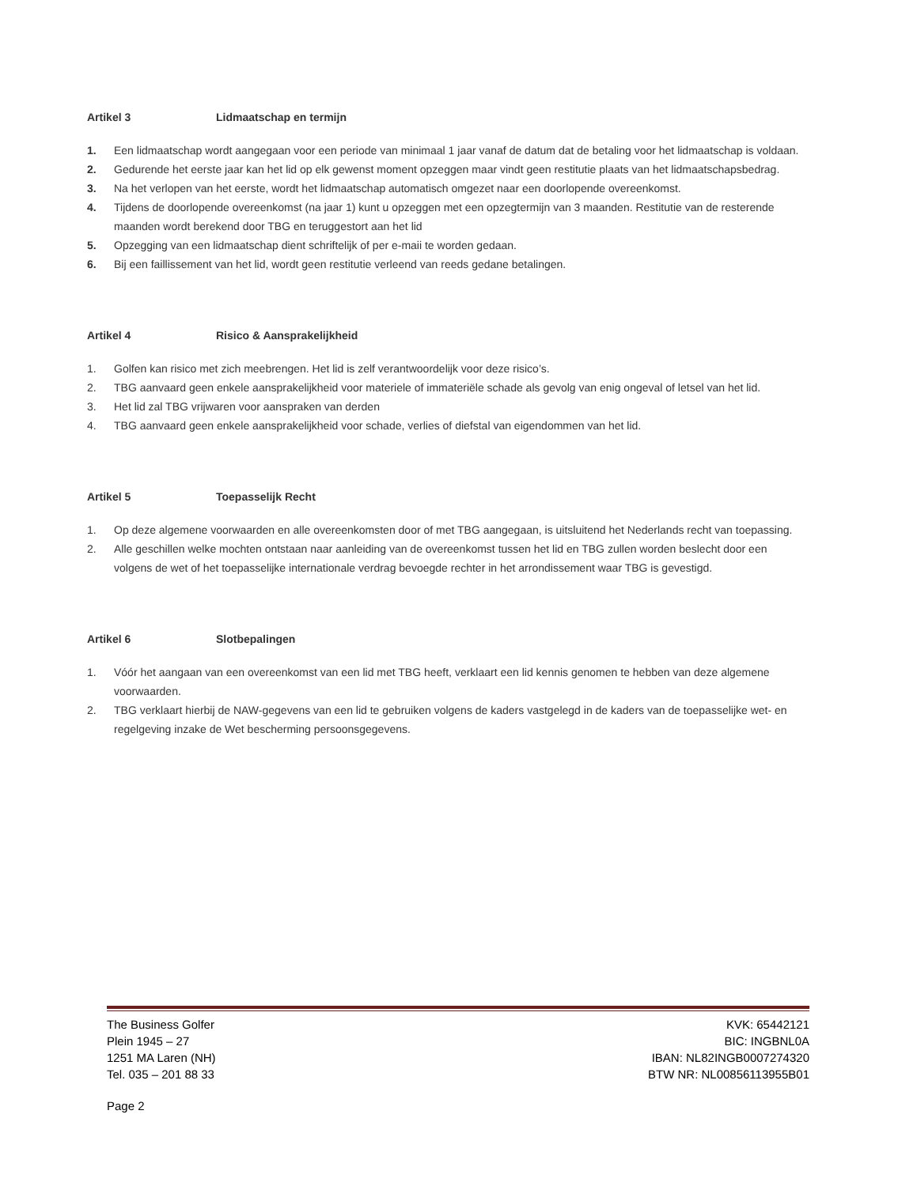Artikel 3 Lidmaatschap en termijn
1. Een lidmaatschap wordt aangegaan voor een periode van minimaal 1 jaar vanaf de datum dat de betaling voor het lidmaatschap is voldaan.
2. Gedurende het eerste jaar kan het lid op elk gewenst moment opzeggen maar vindt geen restitutie plaats van het lidmaatschapsbedrag.
3. Na het verlopen van het eerste, wordt het lidmaatschap automatisch omgezet naar een doorlopende overeenkomst.
4. Tijdens de doorlopende overeenkomst (na jaar 1) kunt u opzeggen met een opzegtermijn van 3 maanden. Restitutie van de resterende maanden wordt berekend door TBG en teruggestort aan het lid
5. Opzegging van een lidmaatschap dient schriftelijk of per e-maii te worden gedaan.
6. Bij een faillissement van het lid, wordt geen restitutie verleend van reeds gedane betalingen.
Artikel 4 Risico & Aansprakelijkheid
1. Golfen kan risico met zich meebrengen. Het lid is zelf verantwoordelijk voor deze risico’s.
2. TBG aanvaard geen enkele aansprakelijkheid voor materiele of immateriële schade als gevolg van enig ongeval of letsel van het lid.
3. Het lid zal TBG vrijwaren voor aanspraken van derden
4. TBG aanvaard geen enkele aansprakelijkheid voor schade, verlies of diefstal van eigendommen van het lid.
Artikel 5 Toepasselijk Recht
1. Op deze algemene voorwaarden en alle overeenkomsten door of met TBG aangegaan, is uitsluitend het Nederlands recht van toepassing.
2. Alle geschillen welke mochten ontstaan naar aanleiding van de overeenkomst tussen het lid en TBG zullen worden beslecht door een volgens de wet of het toepasselijke internationale verdrag bevoegde rechter in het arrondissement waar TBG is gevestigd.
Artikel 6 Slotbepalingen
1. Vóór het aangaan van een overeenkomst van een lid met TBG heeft, verklaart een lid kennis genomen te hebben van deze algemene voorwaarden.
2. TBG verklaart hierbij de NAW-gegevens van een lid te gebruiken volgens de kaders vastgelegd in de kaders van de toepasselijke wet- en regelgeving inzake de Wet bescherming persoonsgegevens.
The Business Golfer
Plein 1945 – 27
1251 MA Laren (NH)
Tel. 035 – 201 88 33
KVK: 65442121
BIC: INGBNL0A
IBAN: NL82INGB0007274320
BTW NR: NL00856113955B01
Page 2